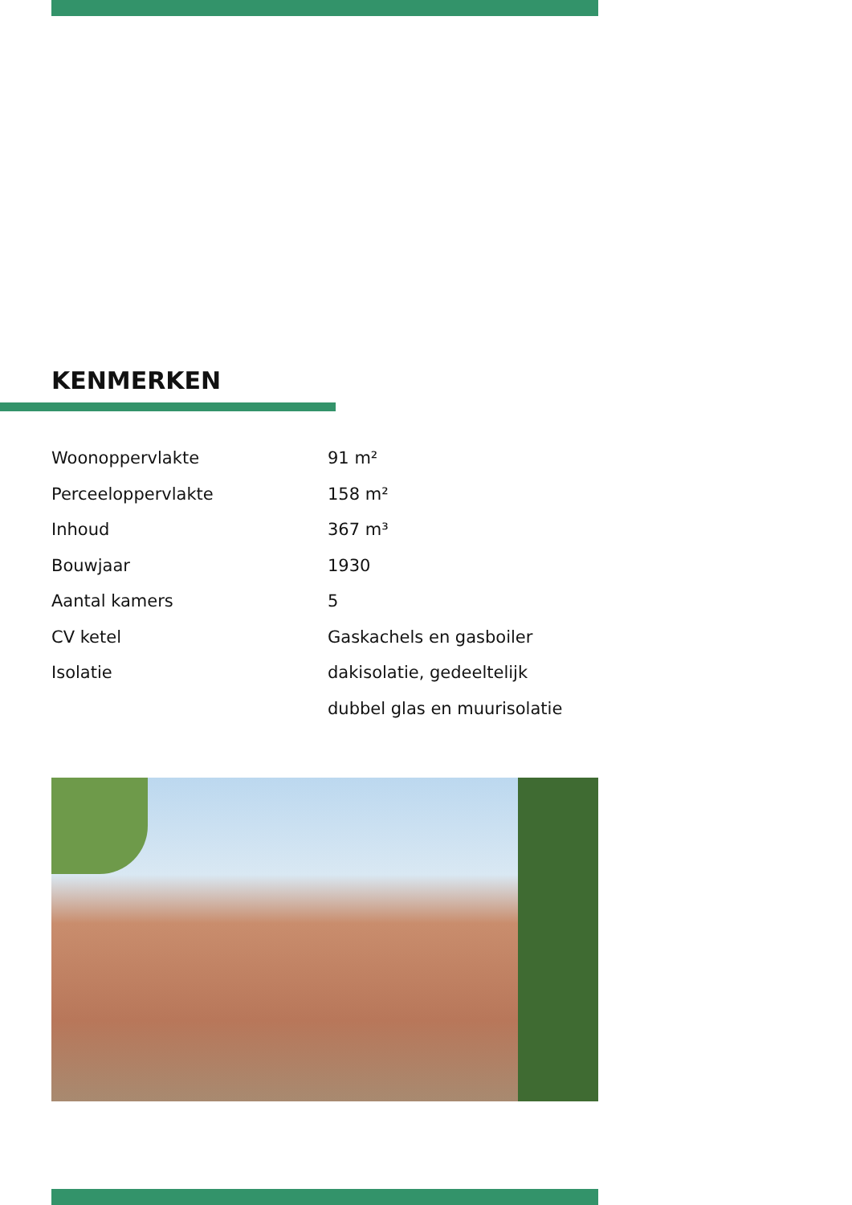KENMERKEN
| Woonoppervlakte | 91 m² |
| Perceeloppervlakte | 158 m² |
| Inhoud | 367 m³ |
| Bouwjaar | 1930 |
| Aantal kamers | 5 |
| CV ketel | Gaskachels en gasboiler |
| Isolatie | dakisolatie, gedeeltelijk |
| | dubbel glas en muurisolatie |